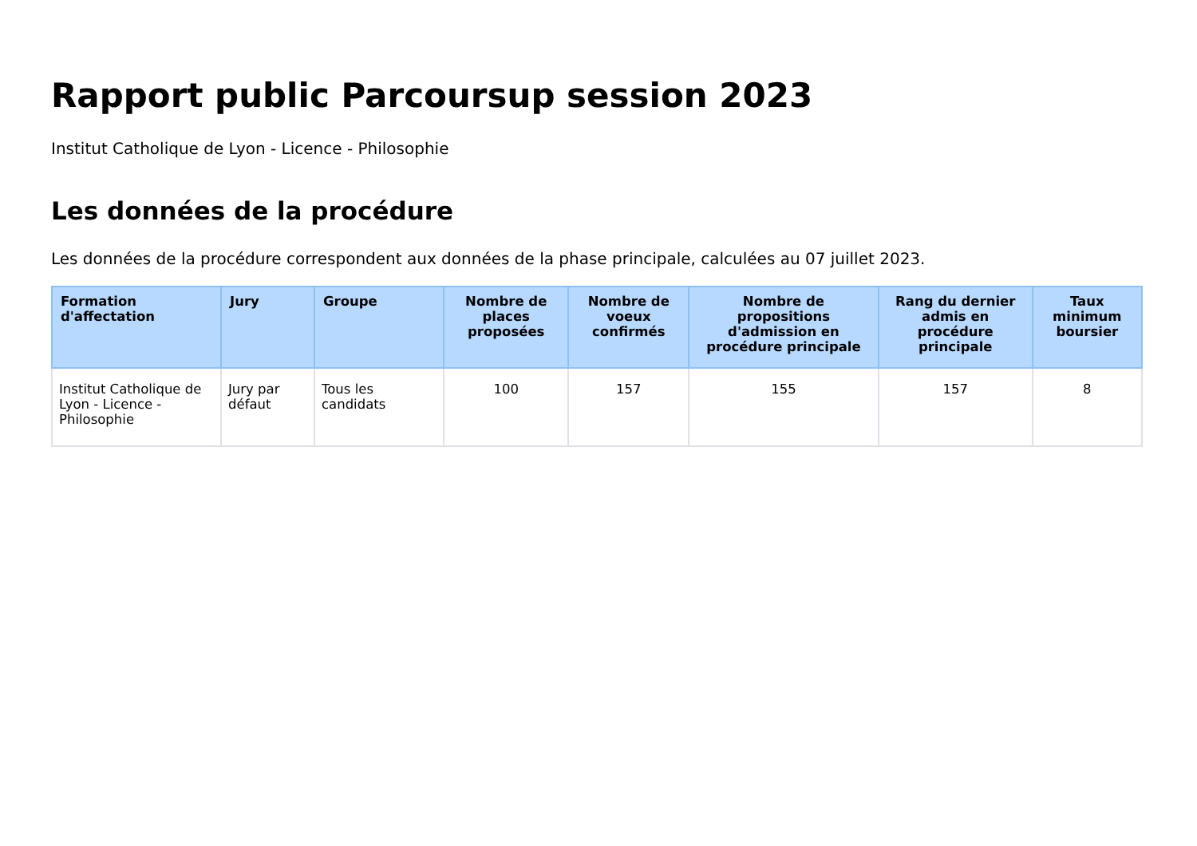Rapport public Parcoursup session 2023
Institut Catholique de Lyon - Licence - Philosophie
Les données de la procédure
Les données de la procédure correspondent aux données de la phase principale, calculées au 07 juillet 2023.
| Formation d'affectation | Jury | Groupe | Nombre de places proposées | Nombre de voeux confirmés | Nombre de propositions d'admission en procédure principale | Rang du dernier admis en procédure principale | Taux minimum boursier |
| --- | --- | --- | --- | --- | --- | --- | --- |
| Institut Catholique de Lyon - Licence - Philosophie | Jury par défaut | Tous les candidats | 100 | 157 | 155 | 157 | 8 |